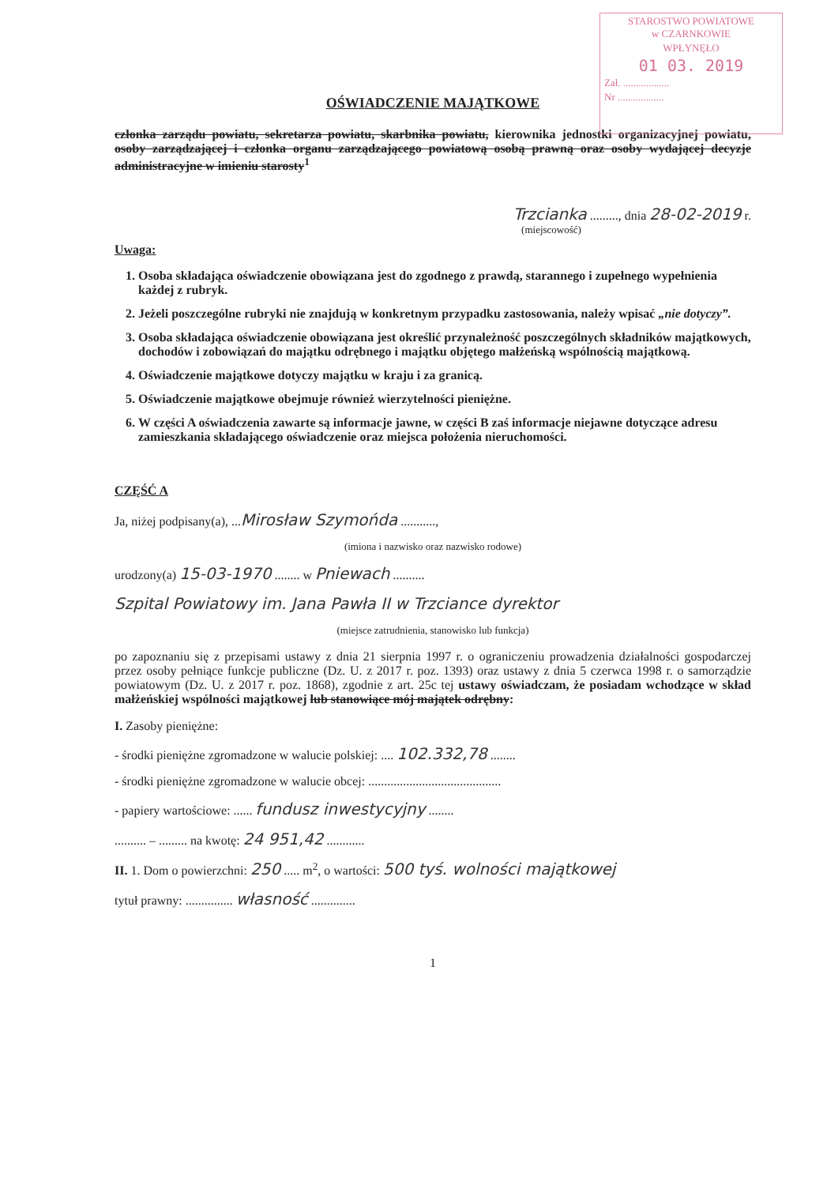STAROSTWO POWIATOWE
w CZARNKOWIE
WPŁYNĘŁO
01 03. 2019
Zał. ..................
Nr ..................
OŚWIADCZENIE MAJĄTKOWE
członka zarządu powiatu, sekretarza powiatu, skarbnika powiatu, kierownika jednostki organizacyjnej powiatu, osoby zarządzającej i członka organu zarządzającego powiatową osobą prawną oraz osoby wydającej decyzje administracyjne w imieniu starosty<sup>1</sup>
Trzcianka ........., dnia 28-02-2019 r.
(miejscowość)
Uwaga:
1. Osoba składająca oświadczenie obowiązana jest do zgodnego z prawdą, starannego i zupełnego wypełnienia każdej z rubryk.
2. Jeżeli poszczególne rubryki nie znajdują w konkretnym przypadku zastosowania, należy wpisać „nie dotyczy”.
3. Osoba składająca oświadczenie obowiązana jest określić przynależność poszczególnych składników majątkowych, dochodów i zobowiązań do majątku odrębnego i majątku objętego małżeńską wspólnością majątkową.
4. Oświadczenie majątkowe dotyczy majątku w kraju i za granicą.
5. Oświadczenie majątkowe obejmuje również wierzytelności pieniężne.
6. W części A oświadczenia zawarte są informacje jawne, w części B zaś informacje niejawne dotyczące adresu zamieszkania składającego oświadczenie oraz miejsca położenia nieruchomości.
CZĘŚĆ A
Ja, niżej podpisany(a), ...Mirosław Szymońda ...........,
(imiona i nazwisko oraz nazwisko rodowe)
urodzony(a) 15-03-1970 ........ w Pniewach ..........
Szpital Powiatowy im. Jana Pawła II w Trzciance dyrektor
(miejsce zatrudnienia, stanowisko lub funkcja)
po zapoznaniu się z przepisami ustawy z dnia 21 sierpnia 1997 r. o ograniczeniu prowadzenia działalności gospodarczej przez osoby pełniące funkcje publiczne (Dz. U. z 2017 r. poz. 1393) oraz ustawy z dnia 5 czerwca 1998 r. o samorządzie powiatowym (Dz. U. z 2017 r. poz. 1868), zgodnie z art. 25c tej ustawy oświadczam, że posiadam wchodzące w skład małżeńskiej wspólności majątkowej lub stanowiące mój majątek odrębny:
I. Zasoby pieniężne:
- środki pieniężne zgromadzone w walucie polskiej: .... 102.332,78 ........
- środki pieniężne zgromadzone w walucie obcej: ..........................................
- papiery wartościowe: ...... fundusz inwestycyjny ........
.......... – ......... na kwotę: 24 951,42 ............
II. 1. Dom o powierzchni: 250 ..... m<sup>2</sup>, o wartości: 500 tyś. wolności majątkowej
tytuł prawny: ............... własność ..............
1